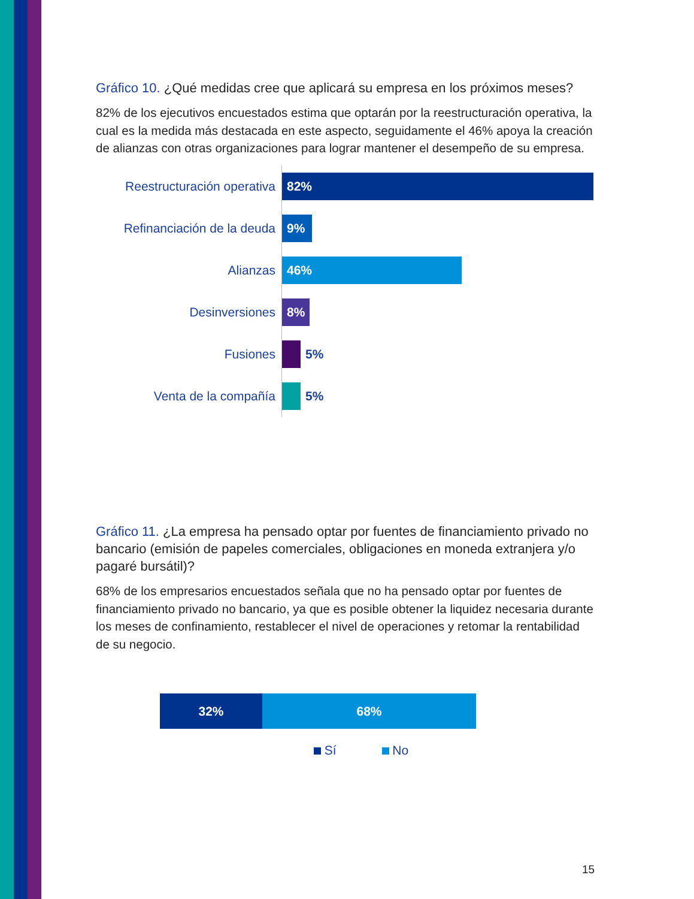Gráfico 10. ¿Qué medidas cree que aplicará su empresa en los próximos meses?
82% de los ejecutivos encuestados estima que optarán por la reestructuración operativa, la cual es la medida más destacada en este aspecto, seguidamente el 46% apoya la creación de alianzas con otras organizaciones para lograr mantener el desempeño de su empresa.
Reestructuración operativa
82%
Refinanciación de la deuda
9%
Alianzas
46%
Desinversiones
8%
Fusiones
5%
Venta de la compañía
5%
Gráfico 11. ¿La empresa ha pensado optar por fuentes de financiamiento privado no bancario (emisión de papeles comerciales, obligaciones en moneda extranjera y/o pagaré bursátil)?
68% de los empresarios encuestados señala que no ha pensado optar por fuentes de financiamiento privado no bancario, ya que es posible obtener la liquidez necesaria durante los meses de confinamiento, restablecer el nivel de operaciones y retomar la rentabilidad de su negocio.
32% 68%
Sí No
15